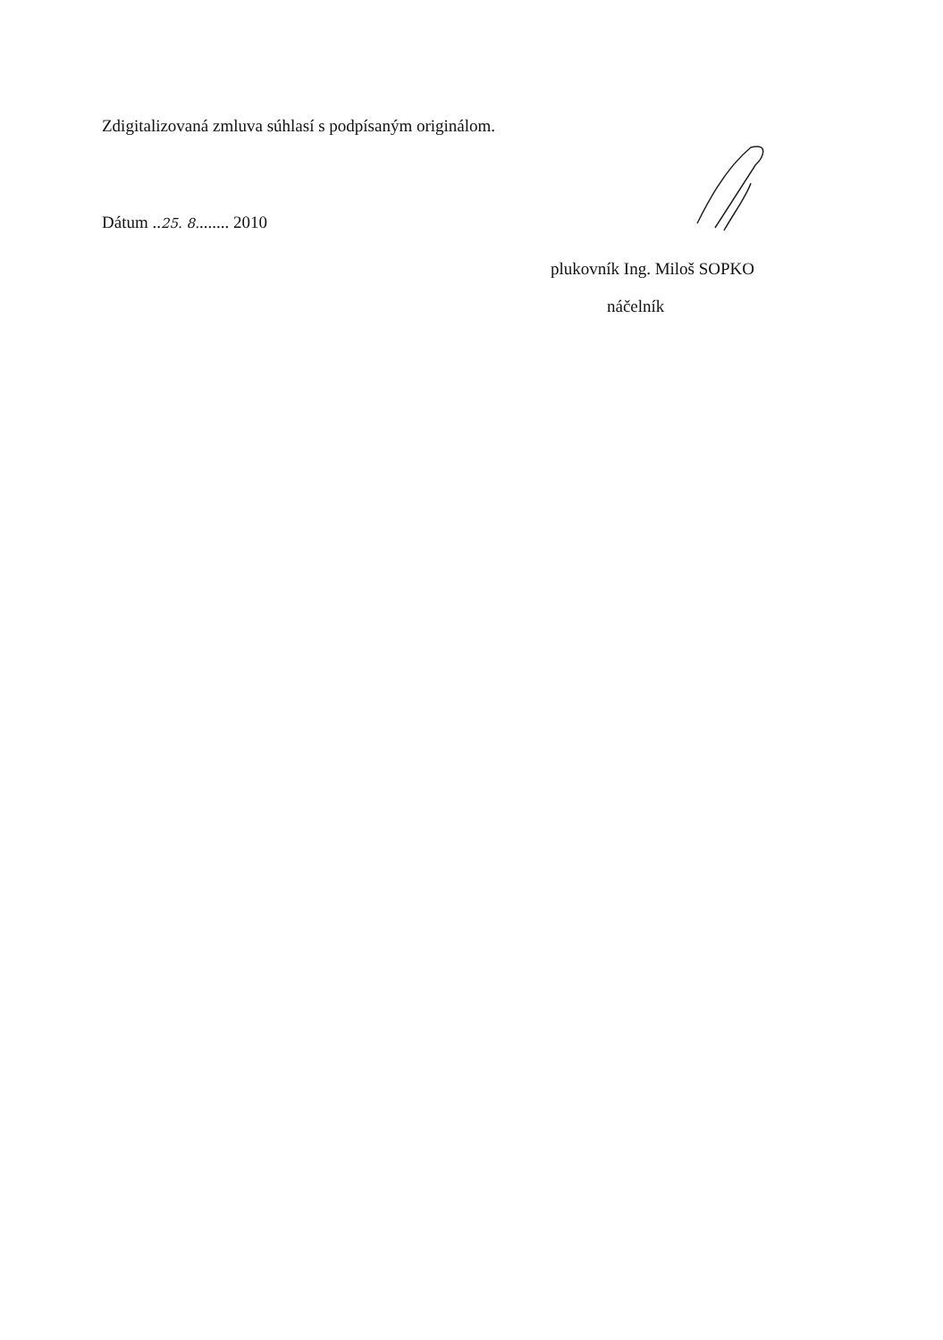Zdigitalizovaná zmluva súhlasí s podpísaným originálom.
Dátum ..25. 8........ 2010
plukovník Ing. Miloš SOPKO
náčelník